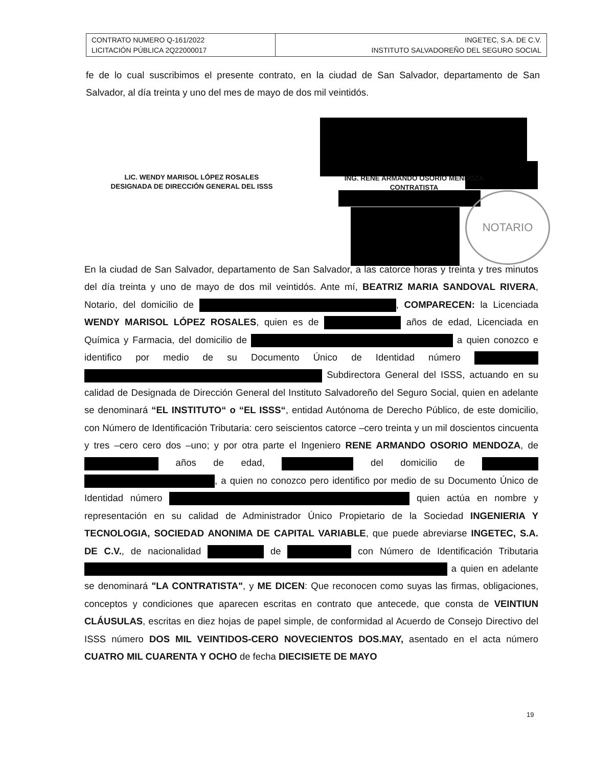| CONTRATO NUMERO Q-161/2022 LICITACIÓN PÚBLICA 2Q22000017 | INGETEC, S.A. DE C.V. INSTITUTO SALVADOREÑO DEL SEGURO SOCIAL |
fe de lo cual suscribimos el presente contrato, en la ciudad de San Salvador, departamento de San Salvador, al día treinta y uno del mes de mayo de dos mil veintidós.
LIC. WENDY MARISOL LÓPEZ ROSALES
DESIGNADA DE DIRECCIÓN GENERAL DEL ISSS
ING. RENE ARMANDO OSORIO MENDOZA
CONTRATISTA
NOTARIO
En la ciudad de San Salvador, departamento de San Salvador, a las catorce horas y treinta y tres minutos del día treinta y uno de mayo de dos mil veintidós. Ante mí, BEATRIZ MARIA SANDOVAL RIVERA, Notario, del domicilio de , COMPARECEN: la Licenciada WENDY MARISOL LÓPEZ ROSALES, quien es de años de edad, Licenciada en Química y Farmacia, del domicilio de a quien conozco e identifico por medio de su Documento Único de Identidad número Subdirectora General del ISSS, actuando en su calidad de Designada de Dirección General del Instituto Salvadoreño del Seguro Social, quien en adelante se denominará “EL INSTITUTO“ o “EL ISSS“, entidad Autónoma de Derecho Público, de este domicilio, con Número de Identificación Tributaria: cero seiscientos catorce –cero treinta y un mil doscientos cincuenta y tres –cero cero dos –uno; y por otra parte el Ingeniero RENE ARMANDO OSORIO MENDOZA, de años de edad, del domicilio de , a quien no conozco pero identifico por medio de su Documento Único de Identidad número quien actúa en nombre y representación en su calidad de Administrador Único Propietario de la Sociedad INGENIERIA Y TECNOLOGIA, SOCIEDAD ANONIMA DE CAPITAL VARIABLE, que puede abreviarse INGETEC, S.A. DE C.V., de nacionalidad de con Número de Identificación Tributaria a quien en adelante se denominará "LA CONTRATISTA", y ME DICEN: Que reconocen como suyas las firmas, obligaciones, conceptos y condiciones que aparecen escritas en contrato que antecede, que consta de VEINTIUN CLÁUSULAS, escritas en diez hojas de papel simple, de conformidad al Acuerdo de Consejo Directivo del ISSS número DOS MIL VEINTIDOS-CERO NOVECIENTOS DOS.MAY, asentado en el acta número CUATRO MIL CUARENTA Y OCHO de fecha DIECISIETE DE MAYO
19